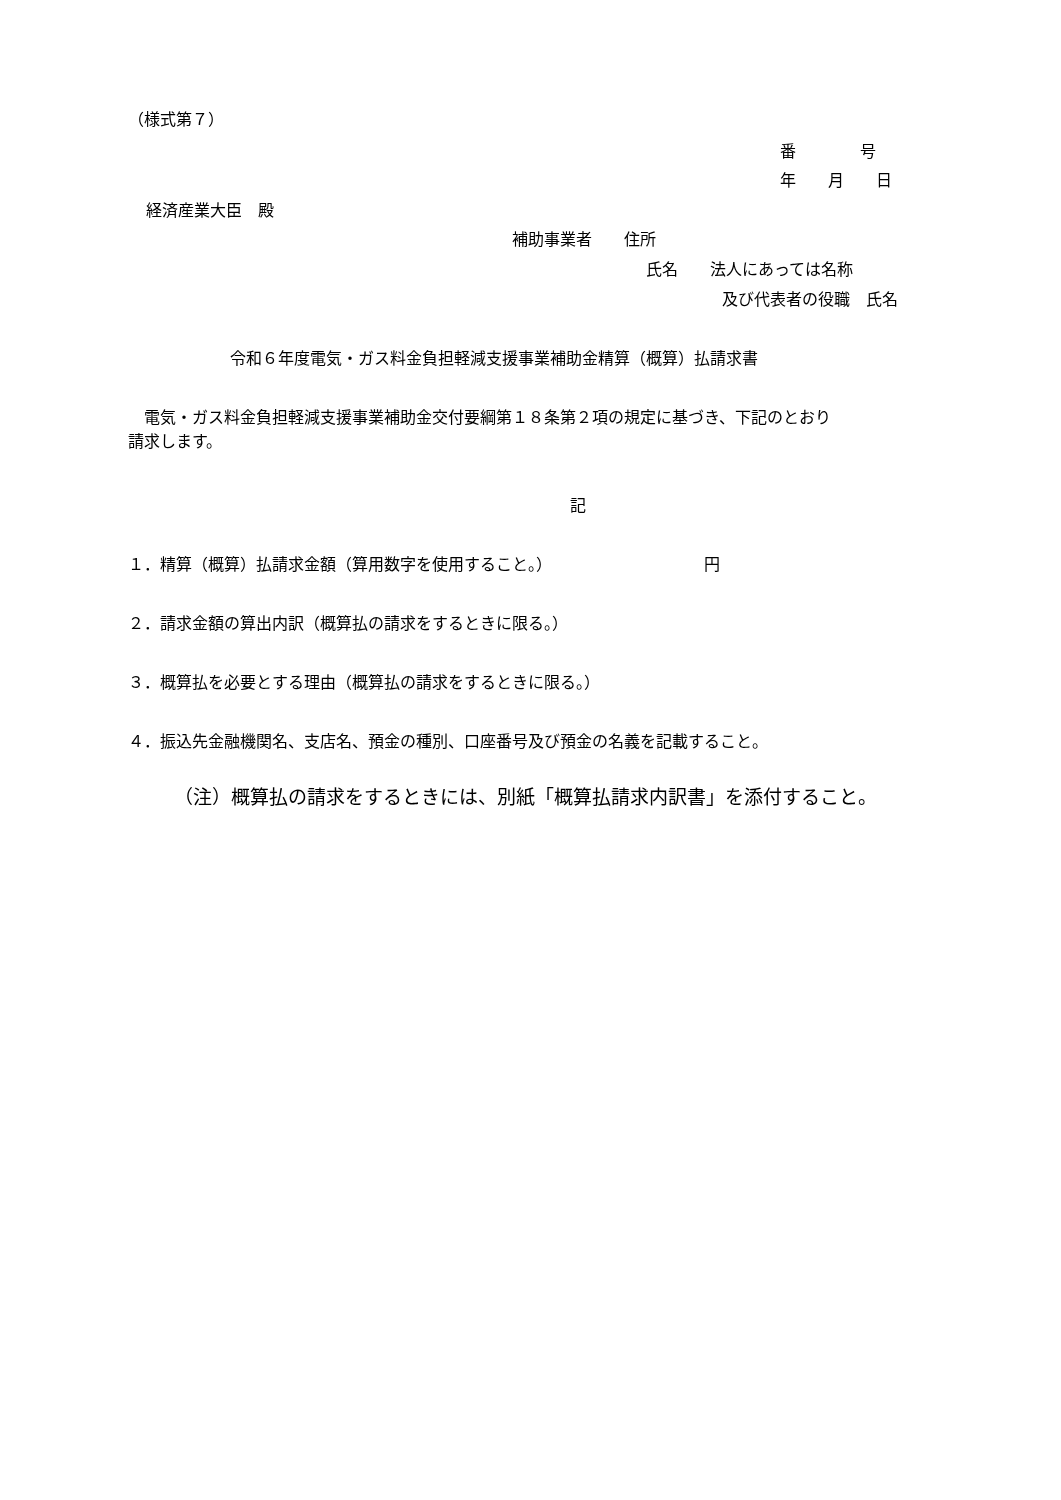（様式第７）
番　　　　号
年　　月　　日
経済産業大臣　殿
補助事業者　　住所
氏名　　法人にあっては名称
及び代表者の役職　氏名
令和６年度電気・ガス料金負担軽減支援事業補助金精算（概算）払請求書
　電気・ガス料金負担軽減支援事業補助金交付要綱第１８条第２項の規定に基づき、下記のとおり
請求します。
記
１．精算（概算）払請求金額（算用数字を使用すること。）　　　　　　　　　　円
２．請求金額の算出内訳（概算払の請求をするときに限る。）
３．概算払を必要とする理由（概算払の請求をするときに限る。）
４．振込先金融機関名、支店名、預金の種別、口座番号及び預金の名義を記載すること。
（注）概算払の請求をするときには、別紙「概算払請求内訳書」を添付すること。